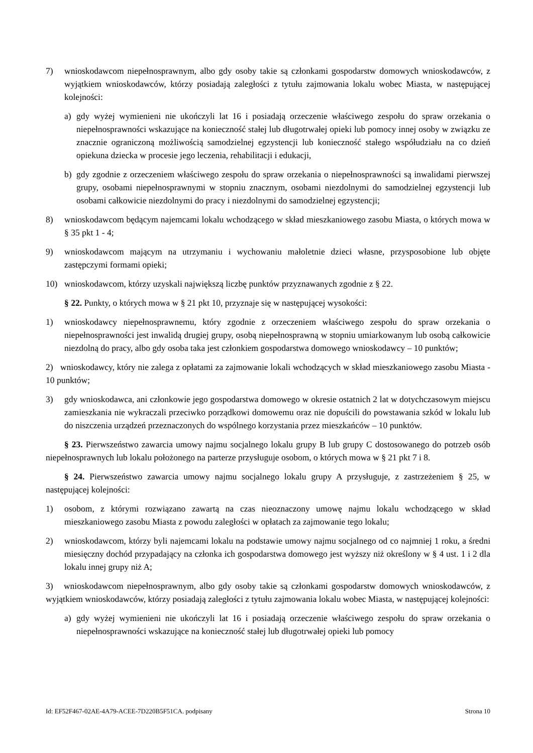7) wnioskodawcom niepełnosprawnym, albo gdy osoby takie są członkami gospodarstw domowych wnioskodawców, z wyjątkiem wnioskodawców, którzy posiadają zaległości z tytułu zajmowania lokalu wobec Miasta, w następującej kolejności:
a) gdy wyżej wymienieni nie ukończyli lat 16 i posiadają orzeczenie właściwego zespołu do spraw orzekania o niepełnosprawności wskazujące na konieczność stałej lub długotrwałej opieki lub pomocy innej osoby w związku ze znacznie ograniczoną możliwością samodzielnej egzystencji lub konieczność stałego współudziału na co dzień opiekuna dziecka w procesie jego leczenia, rehabilitacji i edukacji,
b) gdy zgodnie z orzeczeniem właściwego zespołu do spraw orzekania o niepełnosprawności są inwalidami pierwszej grupy, osobami niepełnosprawnymi w stopniu znacznym, osobami niezdolnymi do samodzielnej egzystencji lub osobami całkowicie niezdolnymi do pracy i niezdolnymi do samodzielnej egzystencji;
8) wnioskodawcom będącym najemcami lokalu wchodzącego w skład mieszkaniowego zasobu Miasta, o których mowa w § 35 pkt 1 - 4;
9) wnioskodawcom mającym na utrzymaniu i wychowaniu małoletnie dzieci własne, przysposobione lub objęte zastępczymi formami opieki;
10) wnioskodawcom, którzy uzyskali największą liczbę punktów przyznawanych zgodnie z § 22.
§ 22. Punkty, o których mowa w § 21 pkt 10, przyznaje się w następującej wysokości:
1) wnioskodawcy niepełnosprawnemu, który zgodnie z orzeczeniem właściwego zespołu do spraw orzekania o niepełnosprawności jest inwalidą drugiej grupy, osobą niepełnosprawną w stopniu umiarkowanym lub osobą całkowicie niezdolną do pracy, albo gdy osoba taka jest członkiem gospodarstwa domowego wnioskodawcy – 10 punktów;
2) wnioskodawcy, który nie zalega z opłatami za zajmowanie lokali wchodzących w skład mieszkaniowego zasobu Miasta - 10 punktów;
3) gdy wnioskodawca, ani członkowie jego gospodarstwa domowego w okresie ostatnich 2 lat w dotychczasowym miejscu zamieszkania nie wykraczali przeciwko porządkowi domowemu oraz nie dopuścili do powstawania szkód w lokalu lub do niszczenia urządzeń przeznaczonych do wspólnego korzystania przez mieszkańców – 10 punktów.
§ 23. Pierwszeństwo zawarcia umowy najmu socjalnego lokalu grupy B lub grupy C dostosowanego do potrzeb osób niepełnosprawnych lub lokalu położonego na parterze przysługuje osobom, o których mowa w § 21 pkt 7 i 8.
§ 24. Pierwszeństwo zawarcia umowy najmu socjalnego lokalu grupy A przysługuje, z zastrzeżeniem § 25, w następującej kolejności:
1) osobom, z którymi rozwiązano zawartą na czas nieoznaczony umowę najmu lokalu wchodzącego w skład mieszkaniowego zasobu Miasta z powodu zaległości w opłatach za zajmowanie tego lokalu;
2) wnioskodawcom, którzy byli najemcami lokalu na podstawie umowy najmu socjalnego od co najmniej 1 roku, a średni miesięczny dochód przypadający na członka ich gospodarstwa domowego jest wyższy niż określony w § 4 ust. 1 i 2 dla lokalu innej grupy niż A;
3) wnioskodawcom niepełnosprawnym, albo gdy osoby takie są członkami gospodarstw domowych wnioskodawców, z wyjątkiem wnioskodawców, którzy posiadają zaległości z tytułu zajmowania lokalu wobec Miasta, w następującej kolejności:
a) gdy wyżej wymienieni nie ukończyli lat 16 i posiadają orzeczenie właściwego zespołu do spraw orzekania o niepełnosprawności wskazujące na konieczność stałej lub długotrwałej opieki lub pomocy
Id: EF52F467-02AE-4A79-ACEE-7D220B5F51CA. podpisany Strona 10